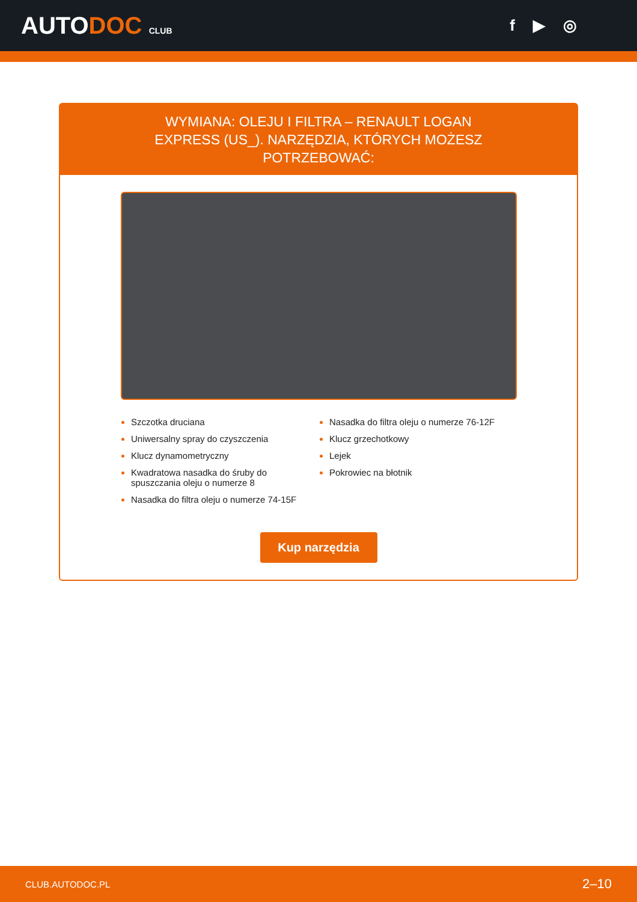AUTODOC CLUB
f ▶ ◎
WYMIANA: OLEJU I FILTRA – RENAULT LOGAN EXPRESS (US_). NARZĘDZIA, KTÓRYCH MOŻESZ POTRZEBOWAĆ:
Szczotka druciana
Uniwersalny spray do czyszczenia
Klucz dynamometryczny
Kwadratowa nasadka do śruby do spuszczania oleju o numerze 8
Nasadka do filtra oleju o numerze 74-15F
Nasadka do filtra oleju o numerze 76-12F
Klucz grzechotkowy
Lejek
Pokrowiec na błotnik
Kup narzędzia
CLUB.AUTODOC.PL 2–10